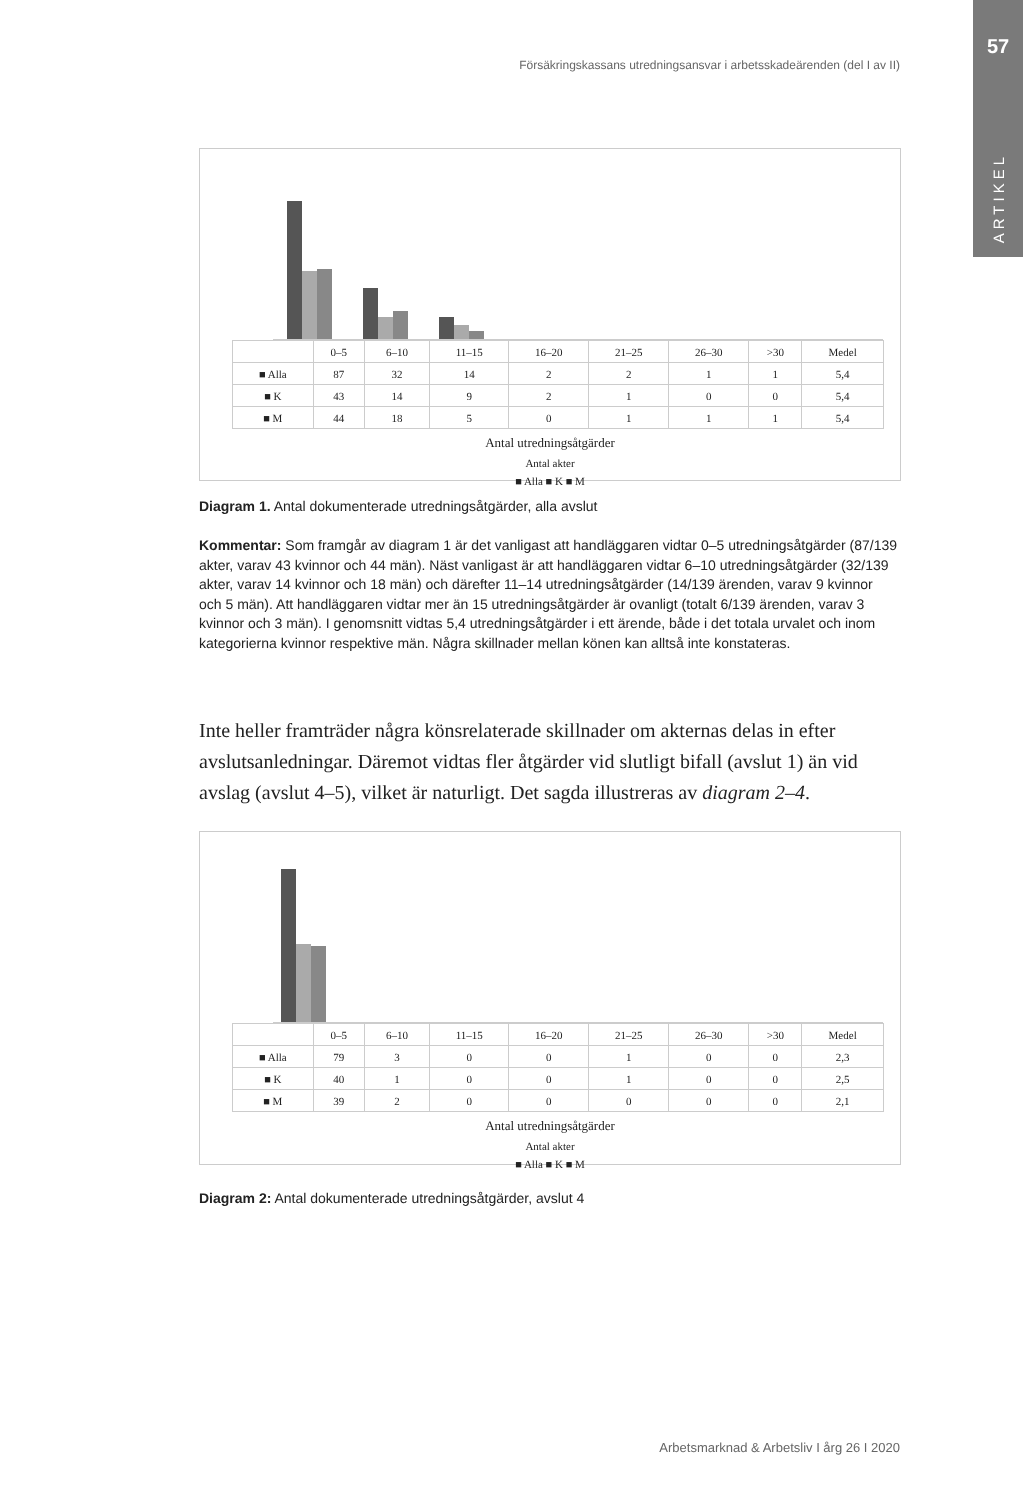57
ARTIKEL
Försäkringskassans utredningsansvar i arbetsskadeärenden (del I av II)
| | 0–5 | 6–10 | 11–15 | 16–20 | 21–25 | 26–30 | >30 | Medel |
| --- | --- | --- | --- | --- | --- | --- | --- | --- |
| ■ Alla | 87 | 32 | 14 | 2 | 2 | 1 | 1 | 5,4 |
| ■ K | 43 | 14 | 9 | 2 | 1 | 0 | 0 | 5,4 |
| ■ M | 44 | 18 | 5 | 0 | 1 | 1 | 1 | 5,4 |
Antal utredningsåtgärder
Antal akter
■ Alla ■ K ■ M
Diagram 1. Antal dokumenterade utredningsåtgärder, alla avslut
Kommentar: Som framgår av diagram 1 är det vanligast att handläggaren vidtar 0–5 utredningsåtgärder (87/139 akter, varav 43 kvinnor och 44 män). Näst vanligast är att handläggaren vidtar 6–10 utredningsåtgärder (32/139 akter, varav 14 kvinnor och 18 män) och därefter 11–14 utredningsåtgärder (14/139 ärenden, varav 9 kvinnor och 5 män). Att handläggaren vidtar mer än 15 utredningsåtgärder är ovanligt (totalt 6/139 ärenden, varav 3 kvinnor och 3 män). I genomsnitt vidtas 5,4 utredningsåtgärder i ett ärende, både i det totala urvalet och inom kategorierna kvinnor respektive män. Några skillnader mellan könen kan alltså inte konstateras.
Inte heller framträder några könsrelaterade skillnader om akternas delas in efter avslutsanledningar. Däremot vidtas fler åtgärder vid slutligt bifall (avslut 1) än vid avslag (avslut 4–5), vilket är naturligt. Det sagda illustreras av diagram 2–4.
| | 0–5 | 6–10 | 11–15 | 16–20 | 21–25 | 26–30 | >30 | Medel |
| --- | --- | --- | --- | --- | --- | --- | --- | --- |
| ■ Alla | 79 | 3 | 0 | 0 | 1 | 0 | 0 | 2,3 |
| ■ K | 40 | 1 | 0 | 0 | 1 | 0 | 0 | 2,5 |
| ■ M | 39 | 2 | 0 | 0 | 0 | 0 | 0 | 2,1 |
Antal utredningsåtgärder
Antal akter
■ Alla ■ K ■ M
Diagram 2: Antal dokumenterade utredningsåtgärder, avslut 4
Arbetsmarknad & Arbetsliv I årg 26 I 2020